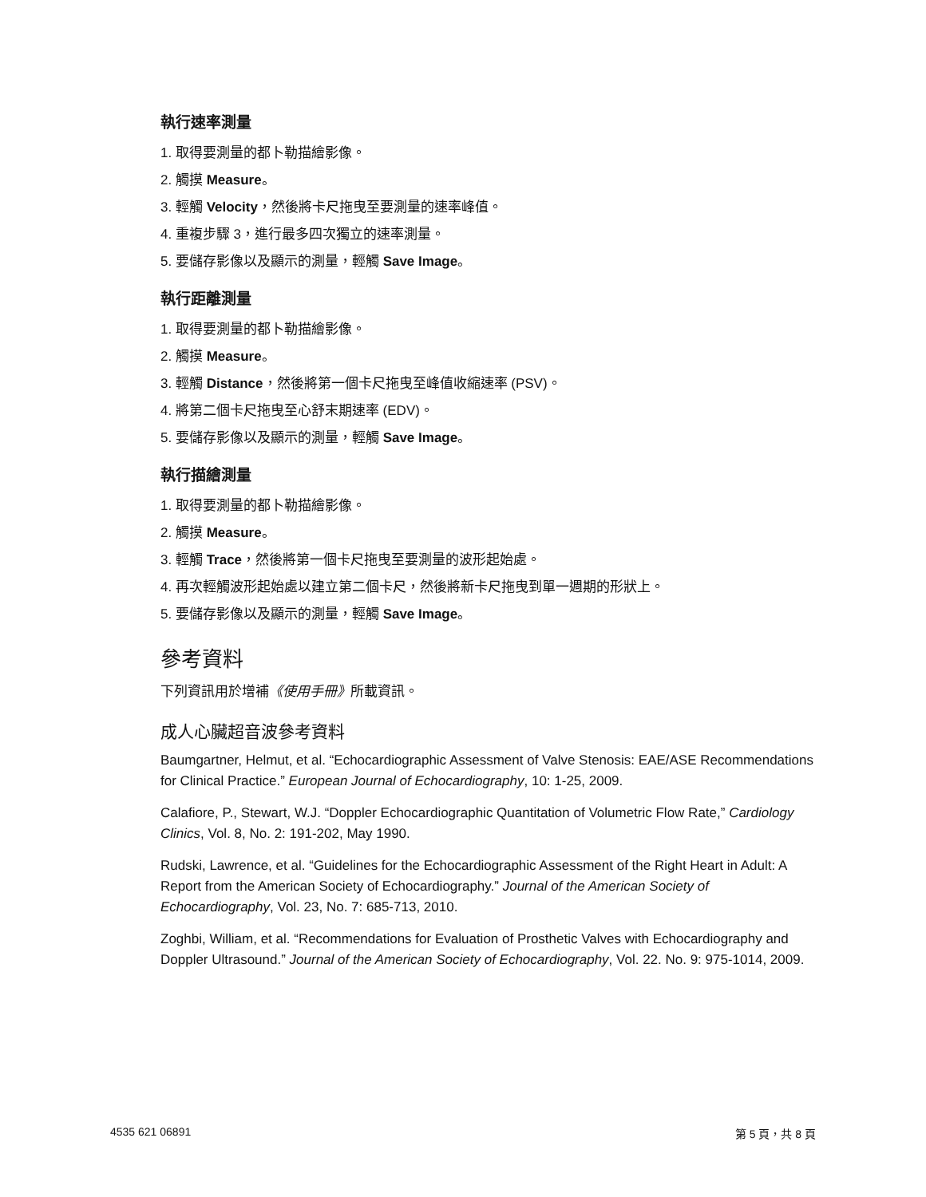執行速率測量
1. 取得要測量的都卜勒描繪影像。
2. 觸摸 Measure。
3. 輕觸 Velocity，然後將卡尺拖曳至要測量的速率峰值。
4. 重複步驟 3，進行最多四次獨立的速率測量。
5. 要儲存影像以及顯示的測量，輕觸 Save Image。
執行距離測量
1. 取得要測量的都卜勒描繪影像。
2. 觸摸 Measure。
3. 輕觸 Distance，然後將第一個卡尺拖曳至峰值收縮速率 (PSV)。
4. 將第二個卡尺拖曳至心舒末期速率 (EDV)。
5. 要儲存影像以及顯示的測量，輕觸 Save Image。
執行描繪測量
1. 取得要測量的都卜勒描繪影像。
2. 觸摸 Measure。
3. 輕觸 Trace，然後將第一個卡尺拖曳至要測量的波形起始處。
4. 再次輕觸波形起始處以建立第二個卡尺，然後將新卡尺拖曳到單一週期的形狀上。
5. 要儲存影像以及顯示的測量，輕觸 Save Image。
參考資料
下列資訊用於增補《使用手冊》所載資訊。
成人心臟超音波參考資料
Baumgartner, Helmut, et al. “Echocardiographic Assessment of Valve Stenosis: EAE/ASE Recommendations for Clinical Practice.” European Journal of Echocardiography, 10: 1-25, 2009.
Calafiore, P., Stewart, W.J. “Doppler Echocardiographic Quantitation of Volumetric Flow Rate,” Cardiology Clinics, Vol. 8, No. 2: 191-202, May 1990.
Rudski, Lawrence, et al. “Guidelines for the Echocardiographic Assessment of the Right Heart in Adult: A Report from the American Society of Echocardiography.” Journal of the American Society of Echocardiography, Vol. 23, No. 7: 685-713, 2010.
Zoghbi, William, et al. “Recommendations for Evaluation of Prosthetic Valves with Echocardiography and Doppler Ultrasound.” Journal of the American Society of Echocardiography, Vol. 22. No. 9: 975-1014, 2009.
4535 621 06891 第 5 頁，共 8 頁